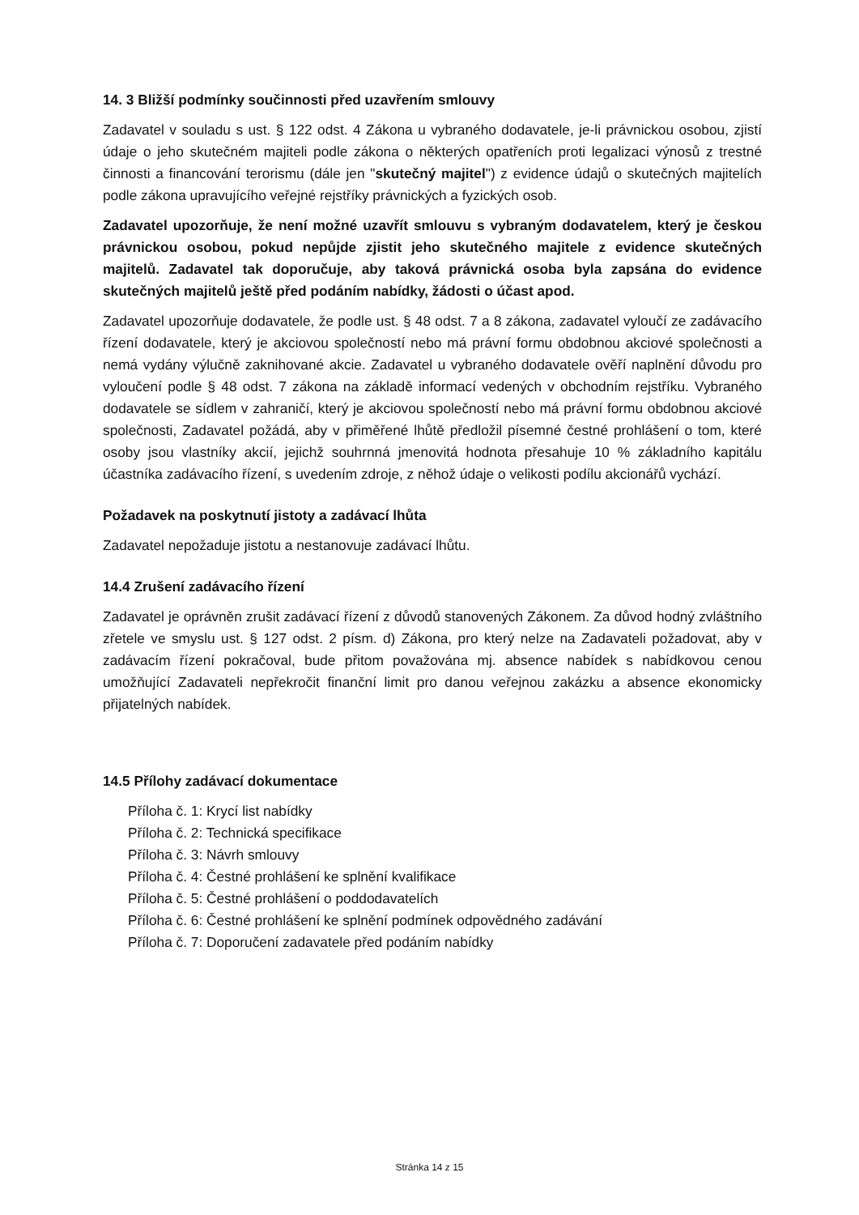14. 3 Bližší podmínky součinnosti před uzavřením smlouvy
Zadavatel v souladu s ust. § 122 odst. 4 Zákona u vybraného dodavatele, je-li právnickou osobou, zjistí údaje o jeho skutečném majiteli podle zákona o některých opatřeních proti legalizaci výnosů z trestné činnosti a financování terorismu (dále jen "skutečný majitel") z evidence údajů o skutečných majitelích podle zákona upravujícího veřejné rejstříky právnických a fyzických osob.
Zadavatel upozorňuje, že není možné uzavřít smlouvu s vybraným dodavatelem, který je českou právnickou osobou, pokud nepůjde zjistit jeho skutečného majitele z evidence skutečných majitelů. Zadavatel tak doporučuje, aby taková právnická osoba byla zapsána do evidence skutečných majitelů ještě před podáním nabídky, žádosti o účast apod.
Zadavatel upozorňuje dodavatele, že podle ust. § 48 odst. 7 a 8 zákona, zadavatel vyloučí ze zadávacího řízení dodavatele, který je akciovou společností nebo má právní formu obdobnou akciové společnosti a nemá vydány výlučně zaknihované akcie. Zadavatel u vybraného dodavatele ověří naplnění důvodu pro vyloučení podle § 48 odst. 7 zákona na základě informací vedených v obchodním rejstříku. Vybraného dodavatele se sídlem v zahraničí, který je akciovou společností nebo má právní formu obdobnou akciové společnosti, Zadavatel požádá, aby v přiměřené lhůtě předložil písemné čestné prohlášení o tom, které osoby jsou vlastníky akcií, jejichž souhrnná jmenovitá hodnota přesahuje 10 % základního kapitálu účastníka zadávacího řízení, s uvedením zdroje, z něhož údaje o velikosti podílu akcionářů vychází.
Požadavek na poskytnutí jistoty a zadávací lhůta
Zadavatel nepožaduje jistotu a nestanovuje zadávací lhůtu.
14.4 Zrušení zadávacího řízení
Zadavatel je oprávněn zrušit zadávací řízení z důvodů stanovených Zákonem. Za důvod hodný zvláštního zřetele ve smyslu ust. § 127 odst. 2 písm. d) Zákona, pro který nelze na Zadavateli požadovat, aby v zadávacím řízení pokračoval, bude přitom považována mj. absence nabídek s nabídkovou cenou umožňující Zadavateli nepřekročit finanční limit pro danou veřejnou zakázku a absence ekonomicky přijatelných nabídek.
14.5 Přílohy zadávací dokumentace
Příloha č. 1: Krycí list nabídky
Příloha č. 2: Technická specifikace
Příloha č. 3: Návrh smlouvy
Příloha č. 4: Čestné prohlášení ke splnění kvalifikace
Příloha č. 5: Čestné prohlášení o poddodavatelích
Příloha č. 6: Čestné prohlášení ke splnění podmínek odpovědného zadávání
Příloha č. 7: Doporučení zadavatele před podáním nabídky
Stránka 14 z 15